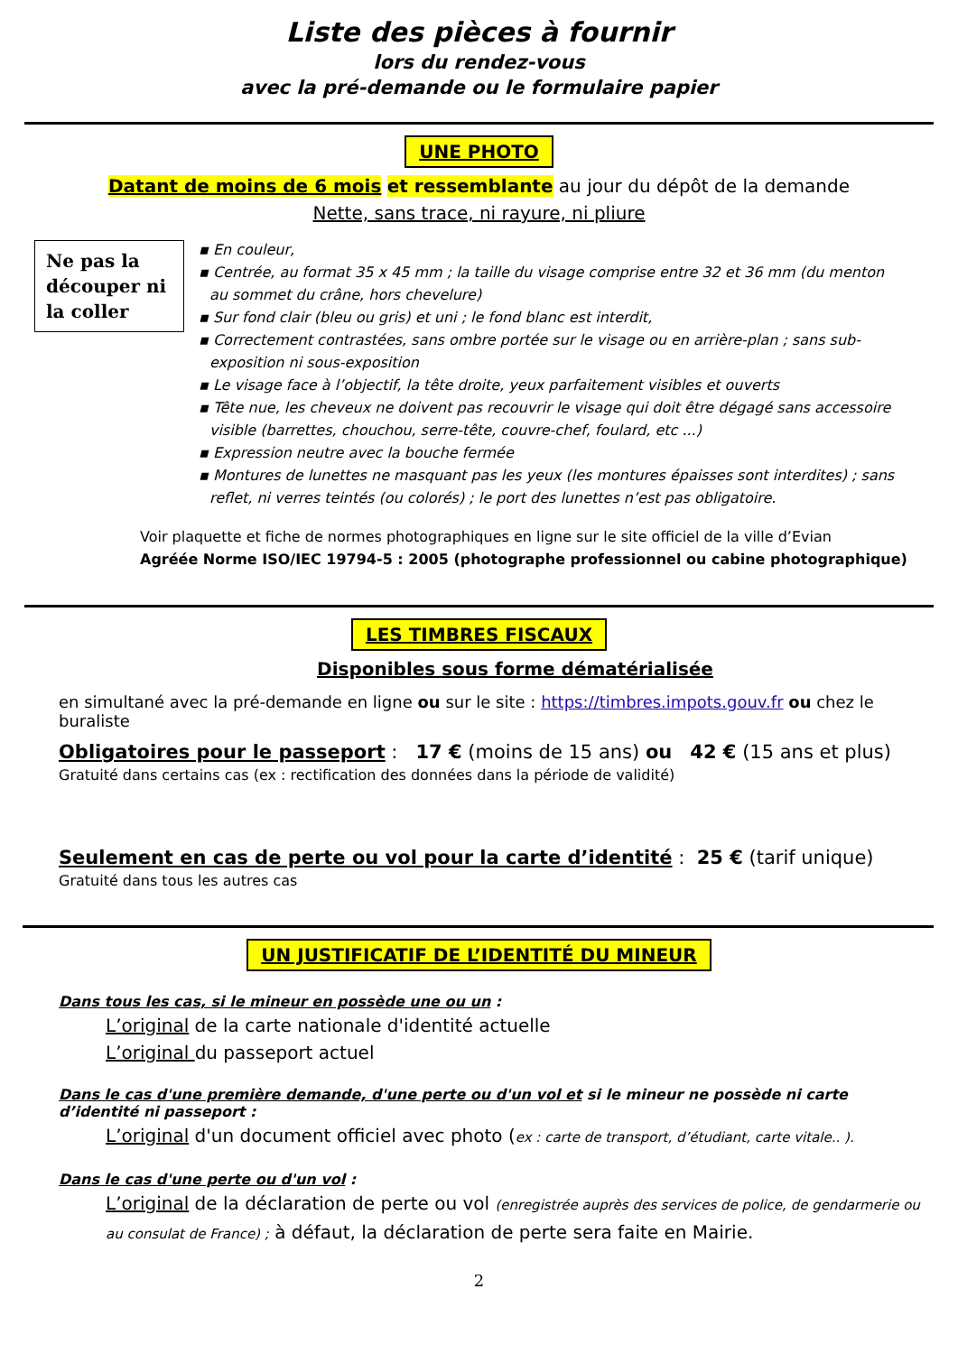Liste des pièces à fournir
lors du rendez-vous
avec la pré-demande ou le formulaire papier
UNE PHOTO
Datant de moins de 6 mois et ressemblante au jour du dépôt de la demande
Nette, sans trace, ni rayure, ni pliure
Ne pas la découper ni la coller
▪ En couleur,
▪ Centrée, au format 35 x 45 mm ; la taille du visage comprise entre 32 et 36 mm (du menton au sommet du crâne, hors chevelure)
▪ Sur fond clair (bleu ou gris) et uni ; le fond blanc est interdit,
▪ Correctement contrastées, sans ombre portée sur le visage ou en arrière-plan ; sans sub-exposition ni sous-exposition
▪ Le visage face à l’objectif, la tête droite, yeux parfaitement visibles et ouverts
▪ Tête nue, les cheveux ne doivent pas recouvrir le visage qui doit être dégagé sans accessoire visible (barrettes, chouchou, serre-tête, couvre-chef, foulard, etc ...)
▪ Expression neutre avec la bouche fermée
▪ Montures de lunettes ne masquant pas les yeux (les montures épaisses sont interdites) ; sans reflet, ni verres teintés (ou colorés) ; le port des lunettes n’est pas obligatoire.
Voir plaquette et fiche de normes photographiques en ligne sur le site officiel de la ville d’Evian
Agréée Norme ISO/IEC 19794-5 : 2005 (photographe professionnel ou cabine photographique)
LES TIMBRES FISCAUX
Disponibles sous forme dématérialisée
en simultané avec la pré-demande en ligne ou sur le site : https://timbres.impots.gouv.fr ou chez le buraliste
Obligatoires pour le passeport : 17 € (moins de 15 ans) ou 42 € (15 ans et plus)
Gratuité dans certains cas (ex : rectification des données dans la période de validité)
Seulement en cas de perte ou vol pour la carte d’identité : 25 € (tarif unique)
Gratuité dans tous les autres cas
UN JUSTIFICATIF DE L’IDENTITÉ DU MINEUR
Dans tous les cas, si le mineur en possède une ou un :
L’original de la carte nationale d'identité actuelle
L’original du passeport actuel
Dans le cas d'une première demande, d'une perte ou d'un vol et si le mineur ne possède ni carte d’identité ni passeport :
L’original d'un document officiel avec photo (ex : carte de transport, d’étudiant, carte vitale.. ).
Dans le cas d'une perte ou d'un vol :
L’original de la déclaration de perte ou vol (enregistrée auprès des services de police, de gendarmerie ou au consulat de France) ; à défaut, la déclaration de perte sera faite en Mairie.
2